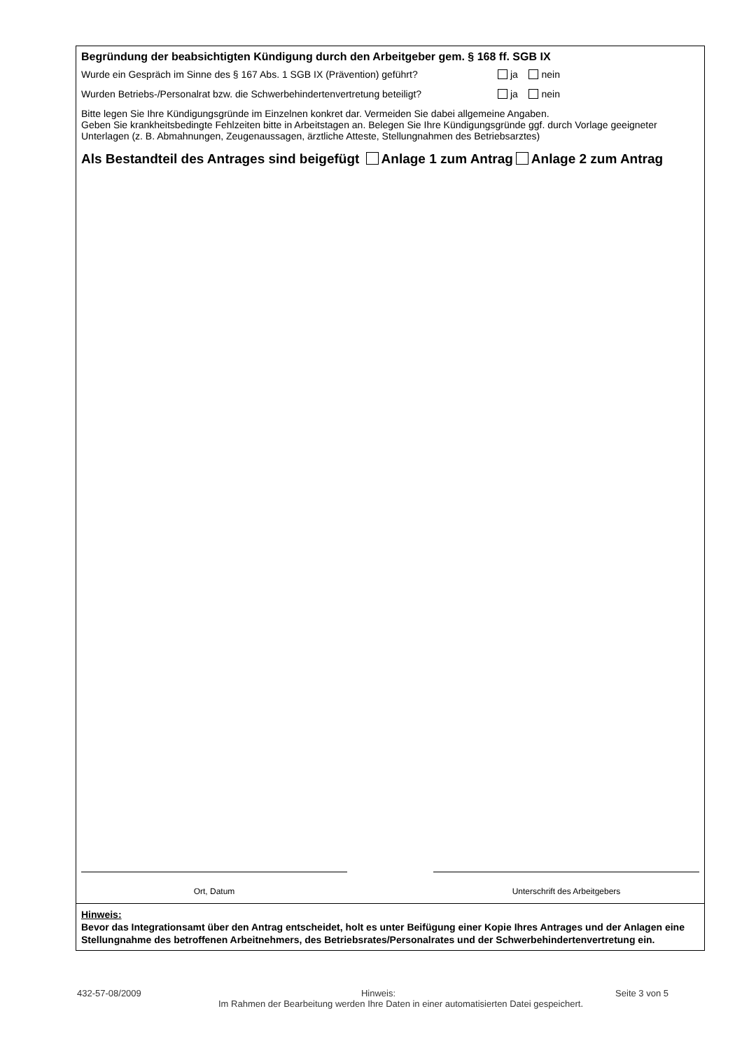Begründung der beabsichtigten Kündigung durch den Arbeitgeber gem. § 168 ff. SGB IX
Wurde ein Gespräch im Sinne des § 167 Abs. 1 SGB IX (Prävention) geführt? ja nein
Wurden Betriebs-/Personalrat bzw. die Schwerbehindertenvertretung beteiligt? ja nein
Bitte legen Sie Ihre Kündigungsgründe im Einzelnen konkret dar. Vermeiden Sie dabei allgemeine Angaben.
Geben Sie krankheitsbedingte Fehlzeiten bitte in Arbeitstagen an. Belegen Sie Ihre Kündigungsgründe ggf. durch Vorlage geeigneter Unterlagen (z. B. Abmahnungen, Zeugenaussagen, ärztliche Atteste, Stellungnahmen des Betriebsarztes)
Als Bestandteil des Antrages sind beigefügt Anlage 1 zum Antrag Anlage 2 zum Antrag
Ort, Datum Unterschrift des Arbeitgebers
Hinweis:
Bevor das Integrationsamt über den Antrag entscheidet, holt es unter Beifügung einer Kopie Ihres Antrages und der Anlagen eine Stellungnahme des betroffenen Arbeitnehmers, des Betriebsrates/Personalrates und der Schwerbehindertenvertretung ein.
432-57-08/2009 Hinweis: Seite 3 von 5
Im Rahmen der Bearbeitung werden Ihre Daten in einer automatisierten Datei gespeichert.